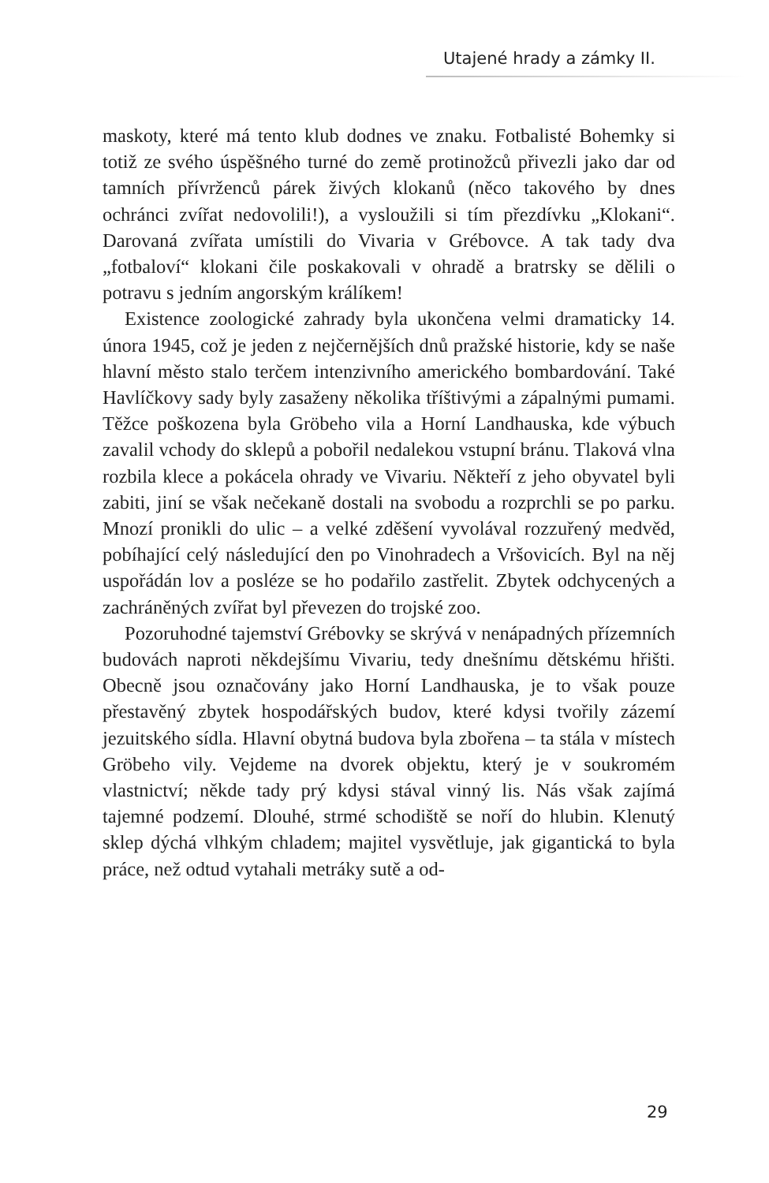Utajené hrady a zámky II.
maskoty, které má tento klub dodnes ve znaku. Fotbalisté Bohemky si totiž ze svého úspěšného turné do země protinožců přivezli jako dar od tamních přívrženců párek živých klokanů (něco takového by dnes ochránci zvířat nedovolili!), a vysloužili si tím přezdívku „Klokani“. Darovaná zvířata umístili do Vivaria v Grébovce. A tak tady dva „fotbaloví“ klokani čile poskakovali v ohradě a bratrsky se dělili o potravu s jedním angorským králíkem!
Existence zoologické zahrady byla ukončena velmi dramaticky 14. února 1945, což je jeden z nejčernějších dnů pražské historie, kdy se naše hlavní město stalo terčem intenzivního amerického bombardování. Také Havlíčkovy sady byly zasaženy několika tříštivými a zápalnými pumami. Těžce poškozena byla Gröbeho vila a Horní Landhauska, kde výbuch zavalil vchody do sklepů a pobořil nedalekou vstupní bránu. Tlaková vlna rozbila klece a pokácela ohrady ve Vivariu. Někteří z jeho obyvatel byli zabiti, jiní se však nečekaně dostali na svobodu a rozprchli se po parku. Mnozí pronikli do ulic – a velké zděšení vyvolával rozzuřený medvěd, pobíhající celý následující den po Vinohradech a Vršovicích. Byl na něj uspořádán lov a posléze se ho podařilo zastřelit. Zbytek odchycených a zachráněných zvířat byl převezen do trojské zoo.
Pozoruhodné tajemství Grébovky se skrývá v nenápadných přízemních budovách naproti někdejšímu Vivariu, tedy dnešnímu dětskému hřišti. Obecně jsou označovány jako Horní Landhauska, je to však pouze přestavěný zbytek hospodářských budov, které kdysi tvořily zázemí jezuitského sídla. Hlavní obytná budova byla zbořena – ta stála v místech Gröbeho vily. Vejdeme na dvorek objektu, který je v soukromém vlastnictví; někde tady prý kdysi stával vinný lis. Nás však zajímá tajemné podzemí. Dlouhé, strmé schodiště se noří do hlubin. Klenutý sklep dýchá vlhkým chladem; majitel vysvětluje, jak gigantická to byla práce, než odtud vytahali metráky sutě a od-
29